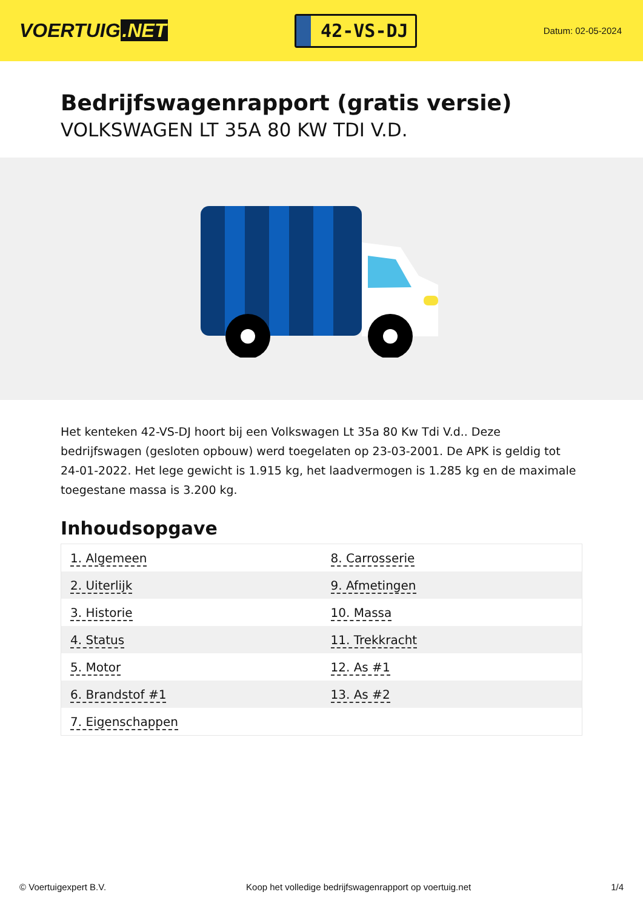VOERTUIG.NET
42-VS-DJ
Datum: 02-05-2024
Bedrijfswagenrapport (gratis versie)
VOLKSWAGEN LT 35A 80 KW TDI V.D.
Het kenteken 42-VS-DJ hoort bij een Volkswagen Lt 35a 80 Kw Tdi V.d.. Deze bedrijfswagen (gesloten opbouw) werd toegelaten op 23-03-2001. De APK is geldig tot 24-01-2022. Het lege gewicht is 1.915 kg, het laadvermogen is 1.285 kg en de maximale toegestane massa is 3.200 kg.
Inhoudsopgave
| 1. Algemeen | 8. Carrosserie |
| 2. Uiterlijk | 9. Afmetingen |
| 3. Historie | 10. Massa |
| 4. Status | 11. Trekkracht |
| 5. Motor | 12. As #1 |
| 6. Brandstof #1 | 13. As #2 |
| 7. Eigenschappen | |
© Voertuigexpert B.V. Koop het volledige bedrijfswagenrapport op voertuig.net 1/4